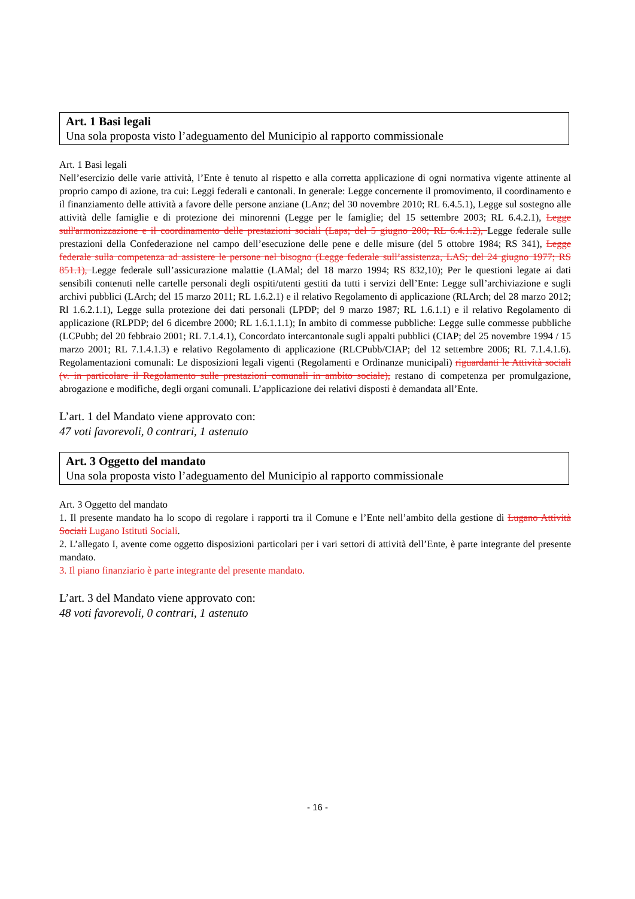Art. 1 Basi legali
Una sola proposta visto l’adeguamento del Municipio al rapporto commissionale
Art. 1 Basi legali
Nell’esercizio delle varie attività, l’Ente è tenuto al rispetto e alla corretta applicazione di ogni normativa vigente attinente al proprio campo di azione, tra cui: Leggi federali e cantonali. In generale: Legge concernente il promovimento, il coordinamento e il finanziamento delle attività a favore delle persone anziane (LAnz; del 30 novembre 2010; RL 6.4.5.1), Legge sul sostegno alle attività delle famiglie e di protezione dei minorenni (Legge per le famiglie; del 15 settembre 2003; RL 6.4.2.1), Legge sull'armonizzazione e il coordinamento delle prestazioni sociali (Laps; del 5 giugno 200; RL 6.4.1.2), Legge federale sulle prestazioni della Confederazione nel campo dell’esecuzione delle pene e delle misure (del 5 ottobre 1984; RS 341), Legge federale sulla competenza ad assistere le persone nel bisogno (Legge federale sull’assistenza, LAS; del 24 giugno 1977; RS 851.1), Legge federale sull’assicurazione malattie (LAMal; del 18 marzo 1994; RS 832,10); Per le questioni legate ai dati sensibili contenuti nelle cartelle personali degli ospiti/utenti gestiti da tutti i servizi dell’Ente: Legge sull’archiviazione e sugli archivi pubblici (LArch; del 15 marzo 2011; RL 1.6.2.1) e il relativo Regolamento di applicazione (RLArch; del 28 marzo 2012; Rl 1.6.2.1.1), Legge sulla protezione dei dati personali (LPDP; del 9 marzo 1987; RL 1.6.1.1) e il relativo Regolamento di applicazione (RLPDP; del 6 dicembre 2000; RL 1.6.1.1.1); In ambito di commesse pubbliche: Legge sulle commesse pubbliche (LCPubb; del 20 febbraio 2001; RL 7.1.4.1), Concordato intercantonale sugli appalti pubblici (CIAP; del 25 novembre 1994 / 15 marzo 2001; RL 7.1.4.1.3) e relativo Regolamento di applicazione (RLCPubb/CIAP; del 12 settembre 2006; RL 7.1.4.1.6). Regolamentazioni comunali: Le disposizioni legali vigenti (Regolamenti e Ordinanze municipali) riguardanti le Attività sociali (v. in particolare il Regolamento sulle prestazioni comunali in ambito sociale), restano di competenza per promulgazione, abrogazione e modifiche, degli organi comunali. L’applicazione dei relativi disposti è demandata all’Ente.
L’art. 1 del Mandato viene approvato con:
47 voti favorevoli, 0 contrari, 1 astenuto
Art. 3 Oggetto del mandato
Una sola proposta visto l’adeguamento del Municipio al rapporto commissionale
Art. 3 Oggetto del mandato
1. Il presente mandato ha lo scopo di regolare i rapporti tra il Comune e l’Ente nell’ambito della gestione di Lugano Attività Sociali Lugano Istituti Sociali.
2. L’allegato I, avente come oggetto disposizioni particolari per i vari settori di attività dell’Ente, è parte integrante del presente mandato.
3. Il piano finanziario è parte integrante del presente mandato.
L’art. 3 del Mandato viene approvato con:
48 voti favorevoli, 0 contrari, 1 astenuto
- 16 -